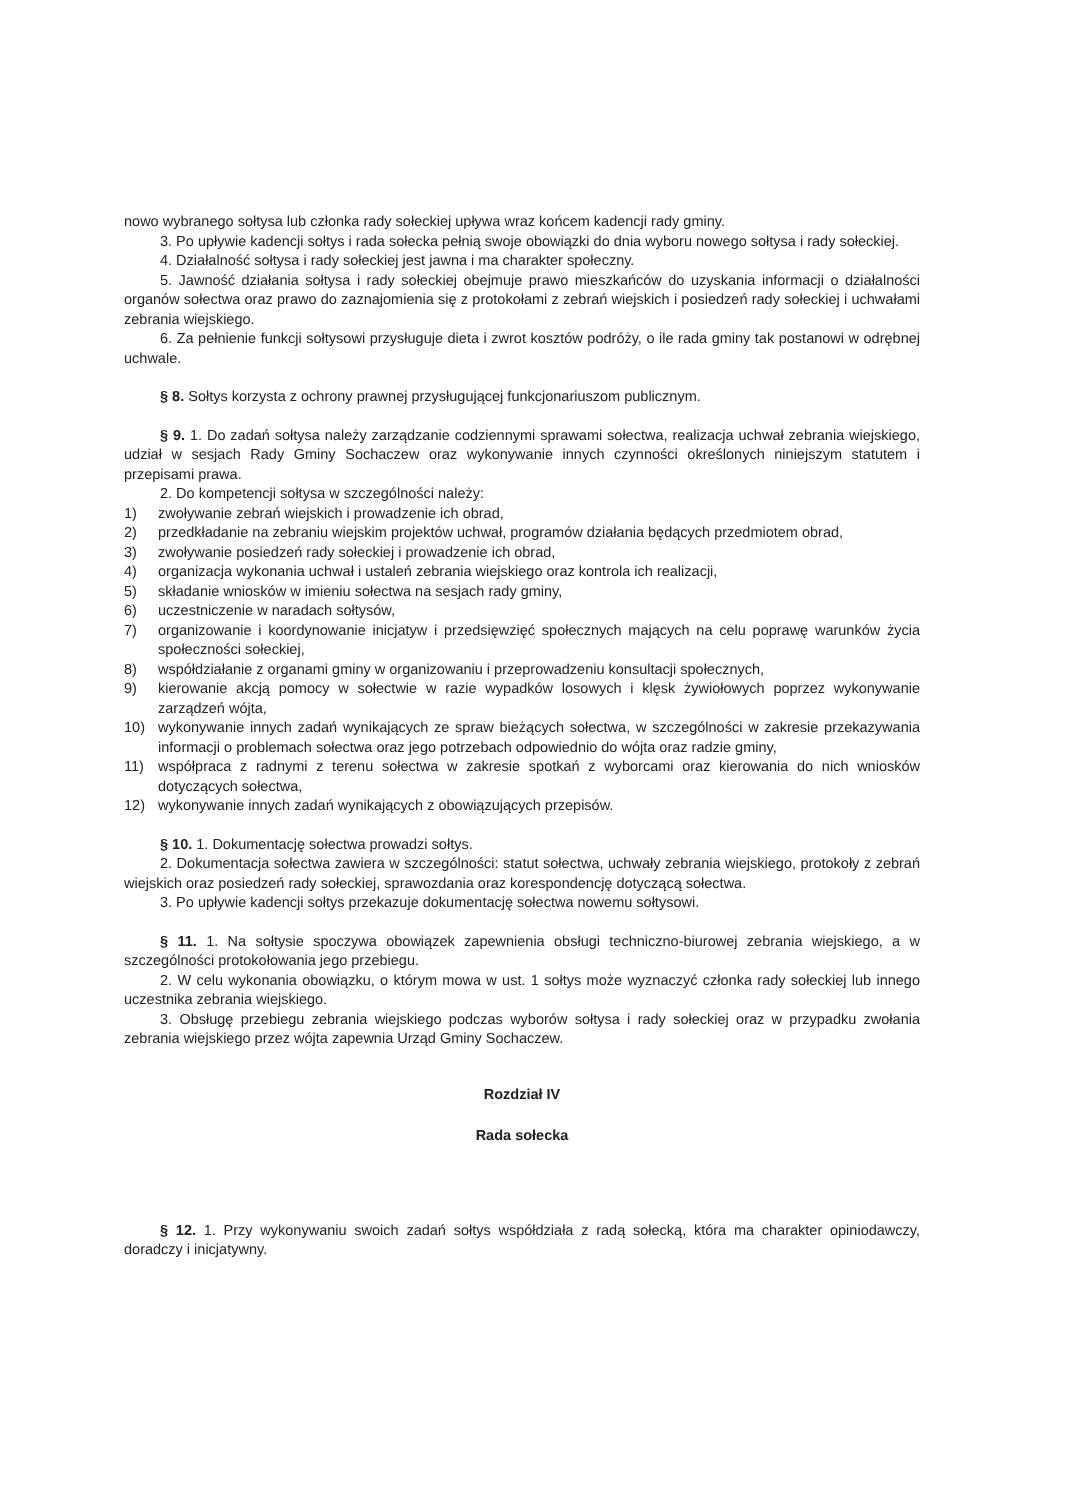nowo wybranego sołtysa lub członka rady sołeckiej upływa wraz końcem kadencji rady gminy.
3. Po upływie kadencji sołtys i rada sołecka pełnią swoje obowiązki do dnia wyboru nowego sołtysa i rady sołeckiej.
4. Działalność sołtysa i rady sołeckiej jest jawna i ma charakter społeczny.
5. Jawność działania sołtysa i rady sołeckiej obejmuje prawo mieszkańców do uzyskania informacji o działalności organów sołectwa oraz prawo do zaznajomienia się z protokołami z zebrań wiejskich i posiedzeń rady sołeckiej i uchwałami zebrania wiejskiego.
6. Za pełnienie funkcji sołtysowi przysługuje dieta i zwrot kosztów podróży, o ile rada gminy tak postanowi w odrębnej uchwale.
§ 8. Sołtys korzysta z ochrony prawnej przysługującej funkcjonariuszom publicznym.
§ 9. 1. Do zadań sołtysa należy zarządzanie codziennymi sprawami sołectwa, realizacja uchwał zebrania wiejskiego, udział w sesjach Rady Gminy Sochaczew oraz wykonywanie innych czynności określonych niniejszym statutem i przepisami prawa.
2. Do kompetencji sołtysa w szczególności należy:
1) zwoływanie zebrań wiejskich i prowadzenie ich obrad,
2) przedkładanie na zebraniu wiejskim projektów uchwał, programów działania będących przedmiotem obrad,
3) zwoływanie posiedzeń rady sołeckiej i prowadzenie ich obrad,
4) organizacja wykonania uchwał i ustaleń zebrania wiejskiego oraz kontrola ich realizacji,
5) składanie wniosków w imieniu sołectwa na sesjach rady gminy,
6) uczestniczenie w naradach sołtysów,
7) organizowanie i koordynowanie inicjatyw i przedsięwzięć społecznych mających na celu poprawę warunków życia społeczności sołeckiej,
8) współdziałanie z organami gminy w organizowaniu i przeprowadzeniu konsultacji społecznych,
9) kierowanie akcją pomocy w sołectwie w razie wypadków losowych i klęsk żywiołowych poprzez wykonywanie zarządzeń wójta,
10) wykonywanie innych zadań wynikających ze spraw bieżących sołectwa, w szczególności w zakresie przekazywania informacji o problemach sołectwa oraz jego potrzebach odpowiednio do wójta oraz radzie gminy,
11) współpraca z radnymi z terenu sołectwa w zakresie spotkań z wyborcami oraz kierowania do nich wniosków dotyczących sołectwa,
12) wykonywanie innych zadań wynikających z obowiązujących przepisów.
§ 10. 1. Dokumentację sołectwa prowadzi sołtys.
2. Dokumentacja sołectwa zawiera w szczególności: statut sołectwa, uchwały zebrania wiejskiego, protokoły z zebrań wiejskich oraz posiedzeń rady sołeckiej, sprawozdania oraz korespondencję dotyczącą sołectwa.
3. Po upływie kadencji sołtys przekazuje dokumentację sołectwa nowemu sołtysowi.
§ 11. 1. Na sołtysie spoczywa obowiązek zapewnienia obsługi techniczno-biurowej zebrania wiejskiego, a w szczególności protokołowania jego przebiegu.
2. W celu wykonania obowiązku, o którym mowa w ust. 1 sołtys może wyznaczyć członka rady sołeckiej lub innego uczestnika zebrania wiejskiego.
3. Obsługę przebiegu zebrania wiejskiego podczas wyborów sołtysa i rady sołeckiej oraz w przypadku zwołania zebrania wiejskiego przez wójta zapewnia Urząd Gminy Sochaczew.
Rozdział IV
Rada sołecka
§ 12. 1. Przy wykonywaniu swoich zadań sołtys współdziała z radą sołecką, która ma charakter opiniodawczy, doradczy i inicjatywny.